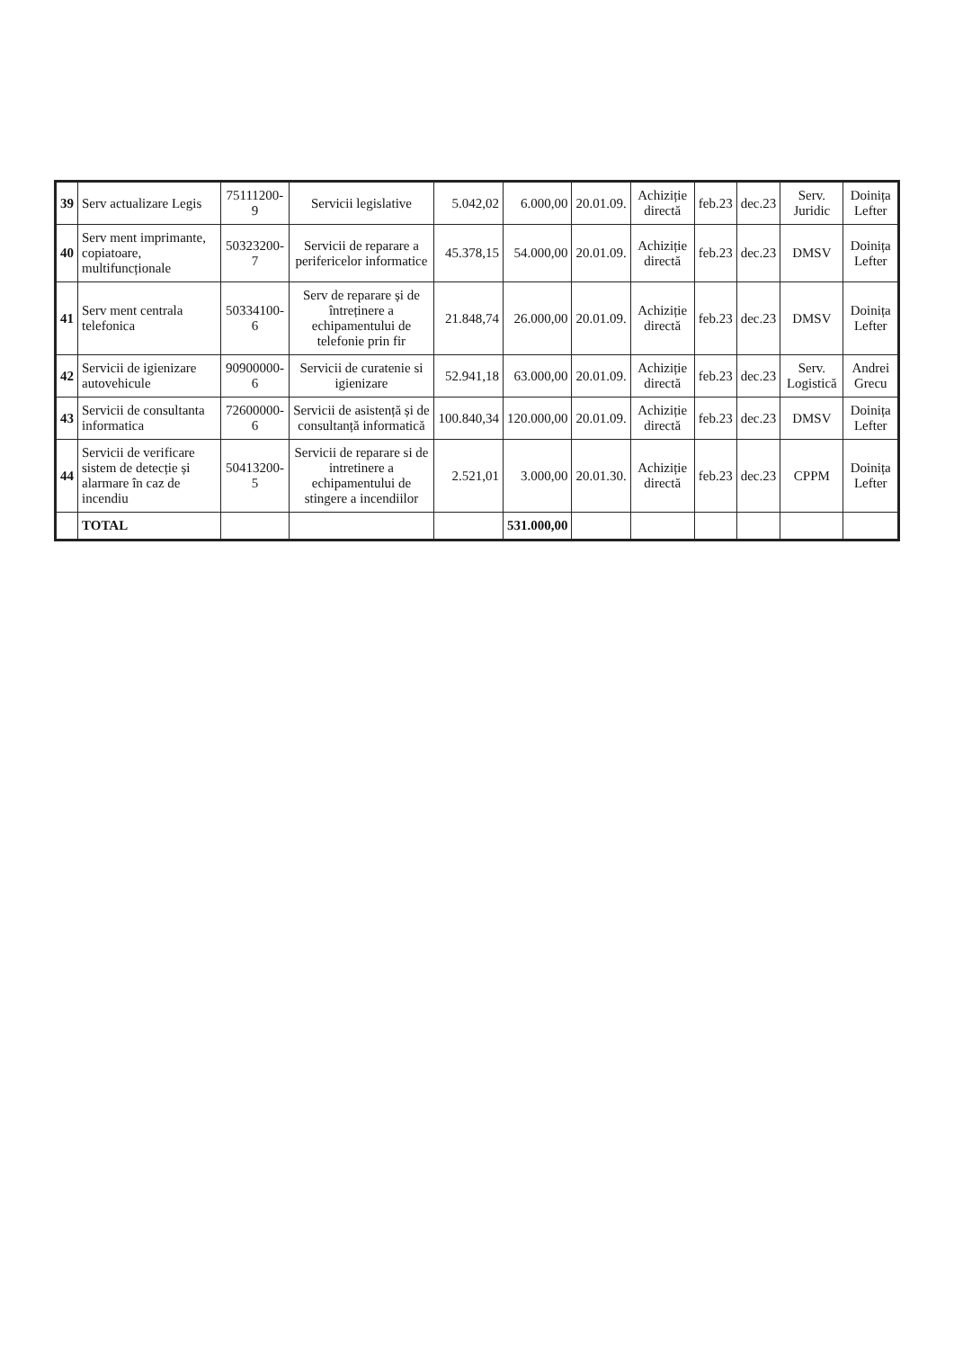| 39 | Serv actualizare Legis | 75111200-9 | Servicii legislative | 5.042,02 | 6.000,00 | 20.01.09. | Achiziție directă | feb.23 | dec.23 | Serv. Juridic | Doinița Lefter |
| 40 | Serv ment imprimante, copiatoare, multifuncționale | 50323200-7 | Servicii de reparare a perifericelor informatice | 45.378,15 | 54.000,00 | 20.01.09. | Achiziție directă | feb.23 | dec.23 | DMSV | Doinița Lefter |
| 41 | Serv ment centrala telefonica | 50334100-6 | Serv de reparare și de întreținere a echipamentului de telefonie prin fir | 21.848,74 | 26.000,00 | 20.01.09. | Achiziție directă | feb.23 | dec.23 | DMSV | Doinița Lefter |
| 42 | Servicii de igienizare autovehicule | 90900000-6 | Servicii de curatenie si igienizare | 52.941,18 | 63.000,00 | 20.01.09. | Achiziție directă | feb.23 | dec.23 | Serv. Logistică | Andrei Grecu |
| 43 | Servicii de consultanta informatica | 72600000-6 | Servicii de asistență și de consultanță informatică | 100.840,34 | 120.000,00 | 20.01.09. | Achiziție directă | feb.23 | dec.23 | DMSV | Doinița Lefter |
| 44 | Servicii de verificare sistem de detecție și alarmare în caz de incendiu | 50413200-5 | Servicii de reparare si de intretinere a echipamentului de stingere a incendiilor | 2.521,01 | 3.000,00 | 20.01.30. | Achiziție directă | feb.23 | dec.23 | CPPM | Doinița Lefter |
| | TOTAL | | | | 531.000,00 | | | | | | |